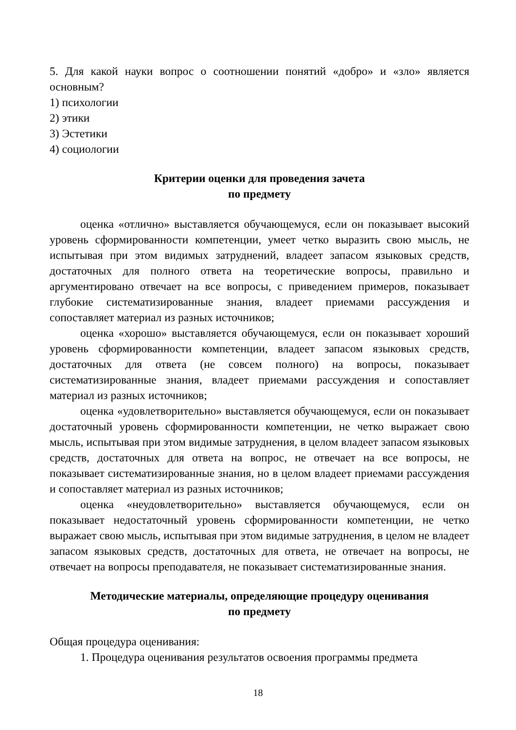5. Для какой науки вопрос о соотношении понятий «добро» и «зло» является основным?
1) психологии
2) этики
3) Эстетики
4) социологии
Критерии оценки для проведения зачета
по предмету
оценка «отлично» выставляется обучающемуся, если он показывает высокий уровень сформированности компетенции, умеет четко выразить свою мысль, не испытывая при этом видимых затруднений, владеет запасом языковых средств, достаточных для полного ответа на теоретические вопросы, правильно и аргументировано отвечает на все вопросы, с приведением примеров, показывает глубокие систематизированные знания, владеет приемами рассуждения и сопоставляет материал из разных источников;
оценка «хорошо» выставляется обучающемуся, если он показывает хороший уровень сформированности компетенции, владеет запасом языковых средств, достаточных для ответа (не совсем полного) на вопросы, показывает систематизированные знания, владеет приемами рассуждения и сопоставляет материал из разных источников;
оценка «удовлетворительно» выставляется обучающемуся, если он показывает достаточный уровень сформированности компетенции, не четко выражает свою мысль, испытывая при этом видимые затруднения, в целом владеет запасом языковых средств, достаточных для ответа на вопрос, не отвечает на все вопросы, не показывает систематизированные знания, но в целом владеет приемами рассуждения и сопоставляет материал из разных источников;
оценка «неудовлетворительно» выставляется обучающемуся, если он показывает недостаточный уровень сформированности компетенции, не четко выражает свою мысль, испытывая при этом видимые затруднения, в целом не владеет запасом языковых средств, достаточных для ответа, не отвечает на вопросы, не отвечает на вопросы преподавателя, не показывает систематизированные знания.
Методические материалы, определяющие процедуру оценивания
по предмету
Общая процедура оценивания:
1. Процедура оценивания результатов освоения программы предмета
18